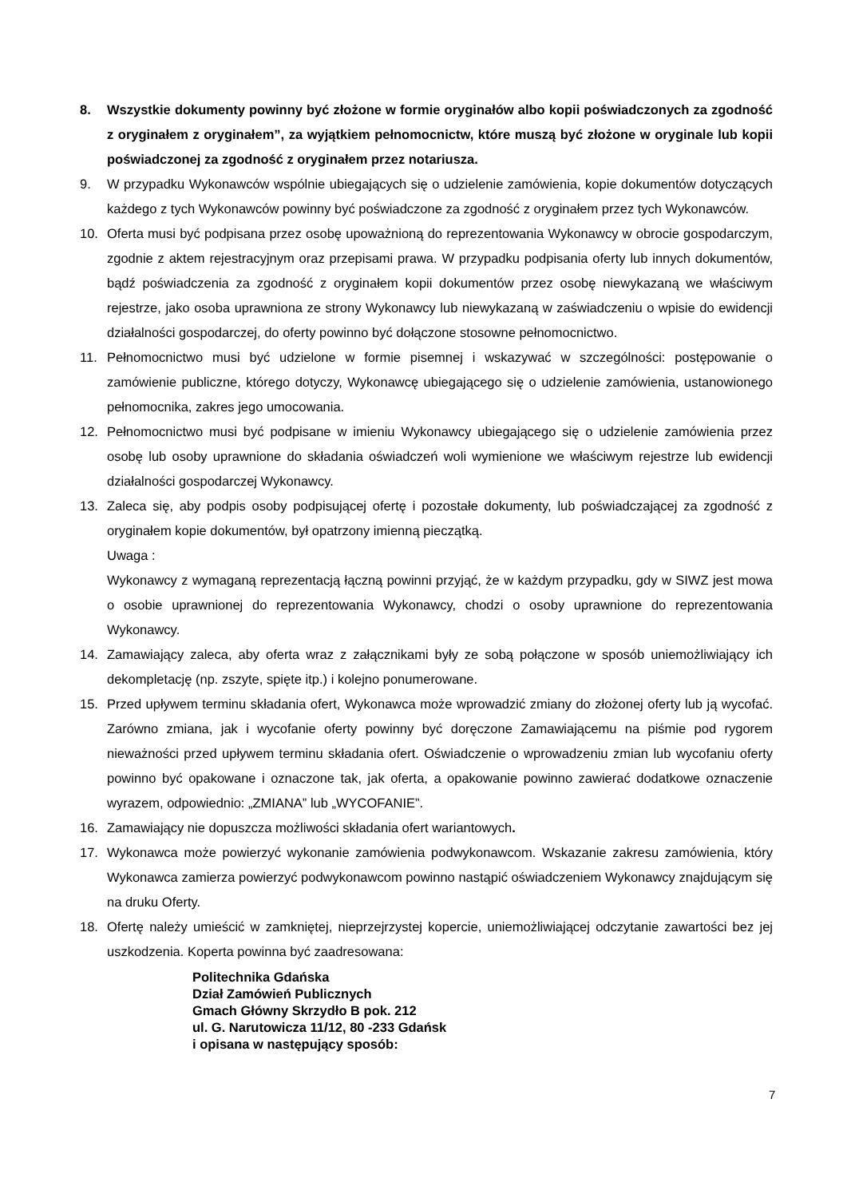8. Wszystkie dokumenty powinny być złożone w formie oryginałów albo kopii poświadczonych za zgodność z oryginałem z oryginałem”, za wyjątkiem pełnomocnictw, które muszą być złożone w oryginale lub kopii poświadczonej za zgodność z oryginałem przez notariusza.
9. W przypadku Wykonawców wspólnie ubiegających się o udzielenie zamówienia, kopie dokumentów dotyczących każdego z tych Wykonawców powinny być poświadczone za zgodność z oryginałem przez tych Wykonawców.
10. Oferta musi być podpisana przez osobę upoważnioną do reprezentowania Wykonawcy w obrocie gospodarczym, zgodnie z aktem rejestracyjnym oraz przepisami prawa. W przypadku podpisania oferty lub innych dokumentów, bądź poświadczenia za zgodność z oryginałem kopii dokumentów przez osobę niewykazaną we właściwym rejestrze, jako osoba uprawniona ze strony Wykonawcy lub niewykazaną w zaświadczeniu o wpisie do ewidencji działalności gospodarczej, do oferty powinno być dołączone stosowne pełnomocnictwo.
11. Pełnomocnictwo musi być udzielone w formie pisemnej i wskazywać w szczególności: postępowanie o zamówienie publiczne, którego dotyczy, Wykonawcę ubiegającego się o udzielenie zamówienia, ustanowionego pełnomocnika, zakres jego umocowania.
12. Pełnomocnictwo musi być podpisane w imieniu Wykonawcy ubiegającego się o udzielenie zamówienia przez osobę lub osoby uprawnione do składania oświadczeń woli wymienione we właściwym rejestrze lub ewidencji działalności gospodarczej Wykonawcy.
13. Zaleca się, aby podpis osoby podpisującej ofertę i pozostałe dokumenty, lub poświadczającej za zgodność z oryginałem kopie dokumentów, był opatrzony imienną pieczątką.
Uwaga :
Wykonawcy z wymaganą reprezentacją łączną powinni przyjąć, że w każdym przypadku, gdy w SIWZ jest mowa o osobie uprawnionej do reprezentowania Wykonawcy, chodzi o osoby uprawnione do reprezentowania Wykonawcy.
14. Zamawiający zaleca, aby oferta wraz z załącznikami były ze sobą połączone w sposób uniemożliwiający ich dekompletację (np. zszyte, spięte itp.) i kolejno ponumerowane.
15. Przed upływem terminu składania ofert, Wykonawca może wprowadzić zmiany do złożonej oferty lub ją wycofać. Zarówno zmiana, jak i wycofanie oferty powinny być doręczone Zamawiającemu na piśmie pod rygorem nieważności przed upływem terminu składania ofert. Oświadczenie o wprowadzeniu zmian lub wycofaniu oferty powinno być opakowane i oznaczone tak, jak oferta, a opakowanie powinno zawierać dodatkowe oznaczenie wyrazem, odpowiednio: „ZMIANA” lub „WYCOFANIE”.
16. Zamawiający nie dopuszcza możliwości składania ofert wariantowych.
17. Wykonawca może powierzyć wykonanie zamówienia podwykonawcom. Wskazanie zakresu zamówienia, który Wykonawca zamierza powierzyć podwykonawcom powinno nastąpić oświadczeniem Wykonawcy znajdującym się na druku Oferty.
18. Ofertę należy umieścić w zamkniętej, nieprzejrzystej kopercie, uniemożliwiającej odczytanie zawartości bez jej uszkodzenia. Koperta powinna być zaadresowana:
Politechnika Gdańska
Dział Zamówień Publicznych
Gmach Główny Skrzydło B pok. 212
ul. G. Narutowicza 11/12, 80 -233 Gdańsk
i opisana w następujący sposób:
7